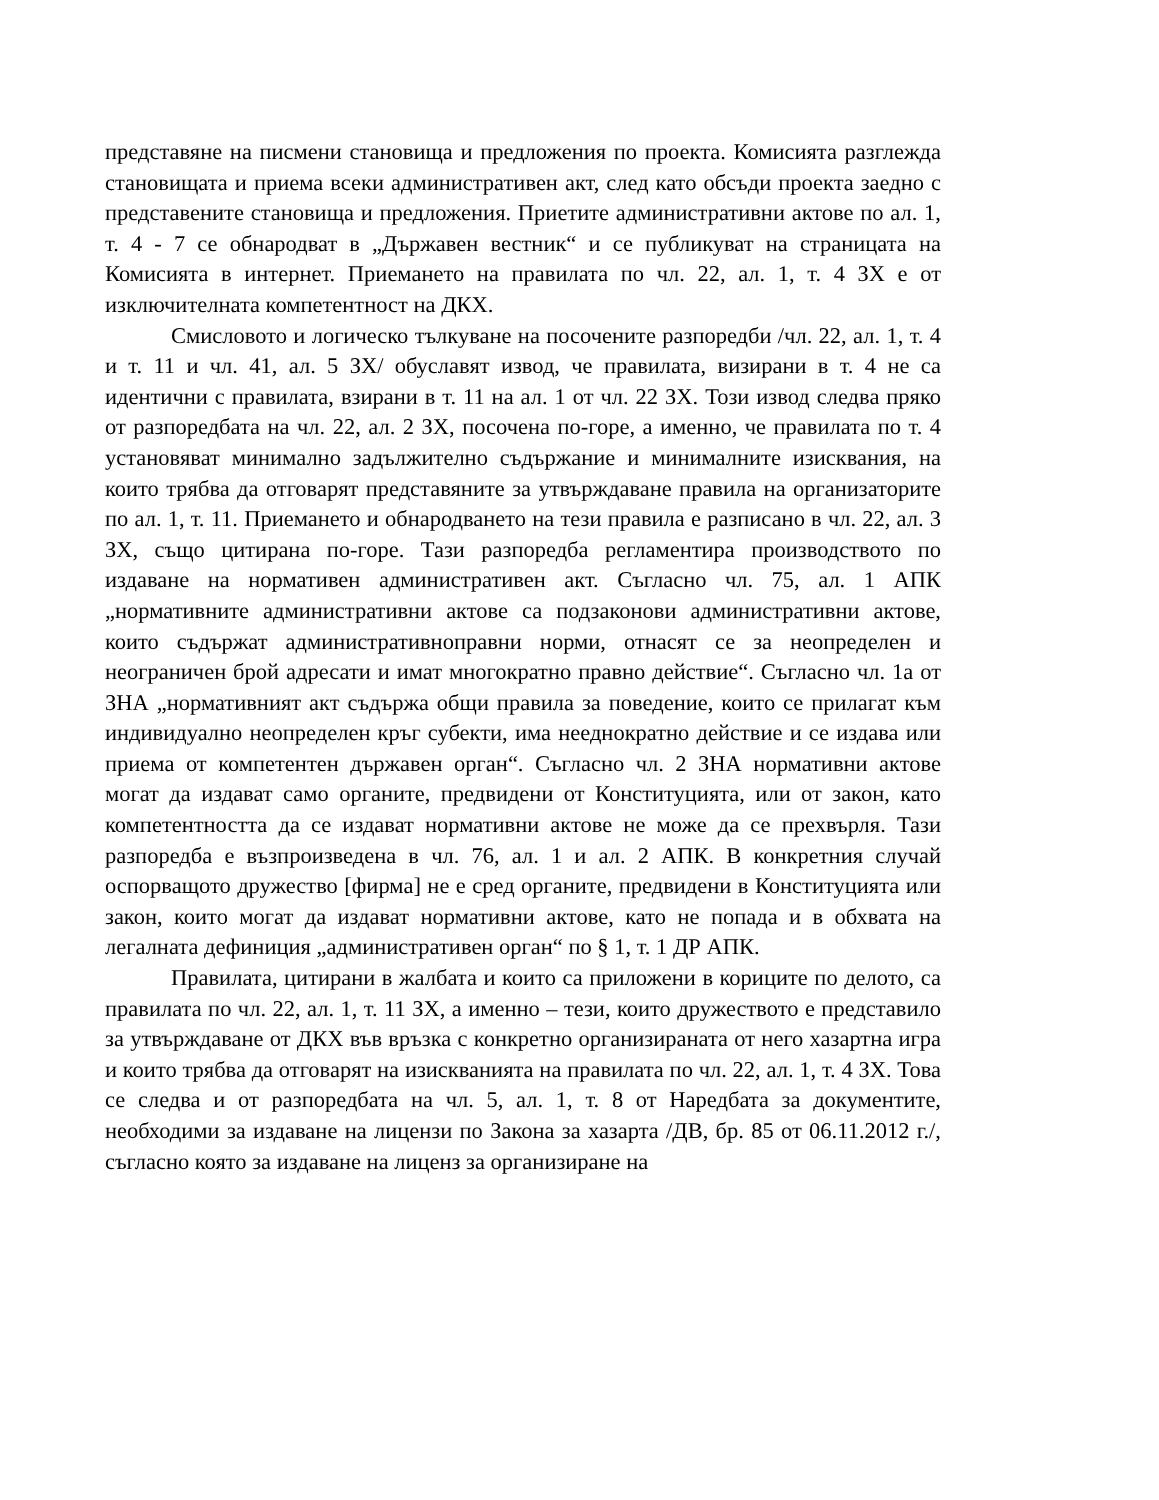представяне на писмени становища и предложения по проекта. Комисията разглежда становищата и приема всеки административен акт, след като обсъди проекта заедно с представените становища и предложения. Приетите административни актове по ал. 1, т. 4 - 7 се обнародват в „Държавен вестник“ и се публикуват на страницата на Комисията в интернет. Приемането на правилата по чл. 22, ал. 1, т. 4 ЗХ е от изключителната компетентност на ДКХ.
Смисловото и логическо тълкуване на посочените разпоредби /чл. 22, ал. 1, т. 4 и т. 11 и чл. 41, ал. 5 ЗХ/ обуславят извод, че правилата, визирани в т. 4 не са идентични с правилата, взирани в т. 11 на ал. 1 от чл. 22 ЗХ. Този извод следва пряко от разпоредбата на чл. 22, ал. 2 ЗХ, посочена по-горе, а именно, че правилата по т. 4 установяват минимално задължително съдържание и минималните изисквания, на които трябва да отговарят представяните за утвърждаване правила на организаторите по ал. 1, т. 11. Приемането и обнародването на тези правила е разписано в чл. 22, ал. 3 ЗХ, също цитирана по-горе. Тази разпоредба регламентира производството по издаване на нормативен административен акт. Съгласно чл. 75, ал. 1 АПК „нормативните административни актове са подзаконови административни актове, които съдържат административноправни норми, отнасят се за неопределен и неограничен брой адресати и имат многократно правно действие“. Съгласно чл. 1а от ЗНА „нормативният акт съдържа общи правила за поведение, които се прилагат към индивидуално неопределен кръг субекти, има нееднократно действие и се издава или приема от компетентен държавен орган“. Съгласно чл. 2 ЗНА нормативни актове могат да издават само органите, предвидени от Конституцията, или от закон, като компетентността да се издават нормативни актове не може да се прехвърля. Тази разпоредба е възпроизведена в чл. 76, ал. 1 и ал. 2 АПК. В конкретния случай оспорващото дружество [фирма] не е сред органите, предвидени в Конституцията или закон, които могат да издават нормативни актове, като не попада и в обхвата на легалната дефиниция „административен орган“ по § 1, т. 1 ДР АПК.
Правилата, цитирани в жалбата и които са приложени в кориците по делото, са правилата по чл. 22, ал. 1, т. 11 ЗХ, а именно – тези, които дружеството е представило за утвърждаване от ДКХ във връзка с конкретно организираната от него хазартна игра и които трябва да отговарят на изискванията на правилата по чл. 22, ал. 1, т. 4 ЗХ. Това се следва и от разпоредбата на чл. 5, ал. 1, т. 8 от Наредбата за документите, необходими за издаване на лицензи по Закона за хазарта /ДВ, бр. 85 от 06.11.2012 г./, съгласно която за издаване на лиценз за организиране на